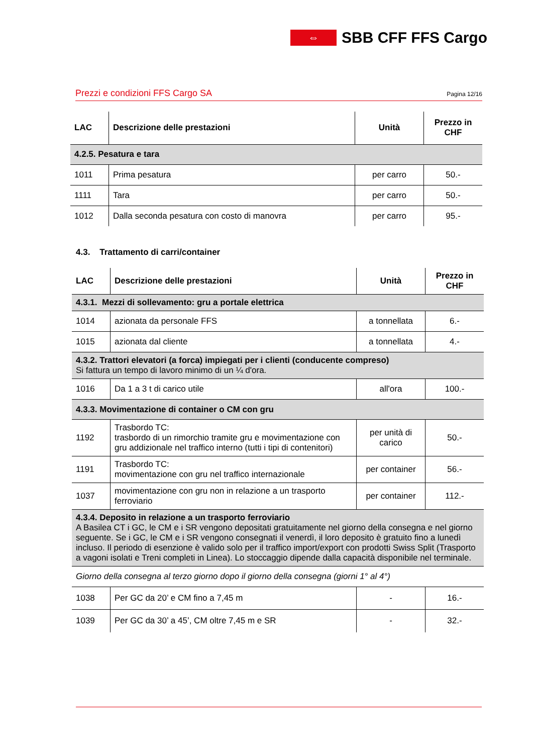⇔
SBB CFF FFS Cargo
Prezzi e condizioni FFS Cargo SA Pagina 12/16
| LAC | Descrizione delle prestazioni | Unità | Prezzo in CHF |
| --- | --- | --- | --- |
| 4.2.5. Pesatura e tara | | | |
| 1011 | Prima pesatura | per carro | 50.- |
| 1111 | Tara | per carro | 50.- |
| 1012 | Dalla seconda pesatura con costo di manovra | per carro | 95.- |
4.3. Trattamento di carri/container
| LAC | Descrizione delle prestazioni | Unità | Prezzo in CHF |
| --- | --- | --- | --- |
| 4.3.1. Mezzi di sollevamento: gru a portale elettrica | | | |
| 1014 | azionata da personale FFS | a tonnellata | 6.- |
| 1015 | azionata dal cliente | a tonnellata | 4.- |
| 4.3.2. Trattori elevatori (a forca) impiegati per i clienti (conducente compreso) Si fattura un tempo di lavoro minimo di un ¼ d'ora. | | | |
| 1016 | Da 1 a 3 t di carico utile | all'ora | 100.- |
| 4.3.3. Movimentazione di container o CM con gru | | | |
| 1192 | Trasbordo TC: trasbordo di un rimorchio tramite gru e movimentazione con gru addizionale nel traffico interno (tutti i tipi di contenitori) | per unità di carico | 50.- |
| 1191 | Trasbordo TC: movimentazione con gru nel traffico internazionale | per container | 56.- |
| 1037 | movimentazione con gru non in relazione a un trasporto ferroviario | per container | 112.- |
| 4.3.4. Deposito in relazione a un trasporto ferroviario A Basilea CT i GC, le CM e i SR vengono depositati gratuitamente nel giorno della consegna e nel giorno seguente. Se i GC, le CM e i SR vengono consegnati il venerdì, il loro deposito è gratuito fino a lunedì incluso. Il periodo di esenzione è valido solo per il traffico import/export con prodotti Swiss Split (Trasporto a vagoni isolati e Treni completi in Linea). Lo stoccaggio dipende dalla capacità disponibile nel terminale. | | | |
| Giorno della consegna al terzo giorno dopo il giorno della consegna (giorni 1° al 4°) | | | |
| 1038 | Per GC da 20’ e CM fino a 7,45 m | - | 16.- |
| 1039 | Per GC da 30’ a 45’, CM oltre 7,45 m e SR | - | 32.- |